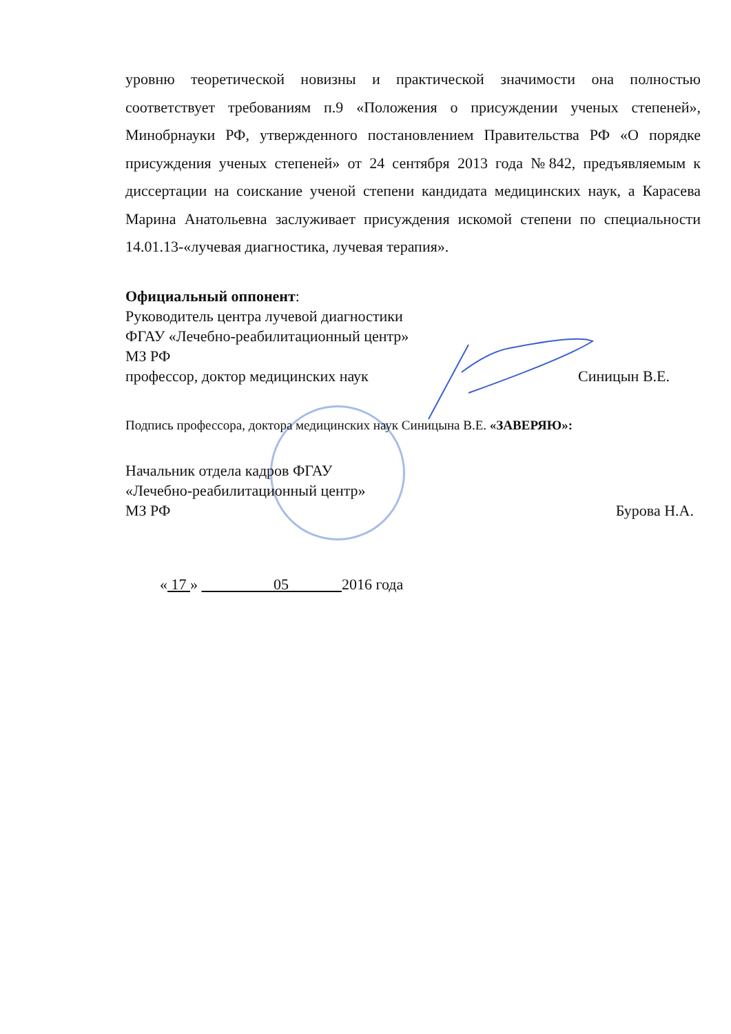уровню теоретической новизны и практической значимости она полностью соответствует требованиям п.9 «Положения о присуждении ученых степеней», Минобрнауки РФ, утвержденного постановлением Правительства РФ «О порядке присуждения ученых степеней» от 24 сентября 2013 года №842, предъявляемым к диссертации на соискание ученой степени кандидата медицинских наук, а Карасева Марина Анатольевна заслуживает присуждения искомой степени по специальности 14.01.13-«лучевая диагностика, лучевая терапия».
Официальный оппонент:
Руководитель центра лучевой диагностики
ФГАУ «Лечебно-реабилитационный центр»
МЗ РФ
профессор, доктор медицинских наук Синицын В.Е.
Подпись профессора, доктора медицинских наук Синицына В.Е. «ЗАВЕРЯЮ»:
Начальник отдела кадров ФГАУ
«Лечебно-реабилитационный центр»
МЗ РФ Бурова Н.А.
« 17 » 05 2016 года